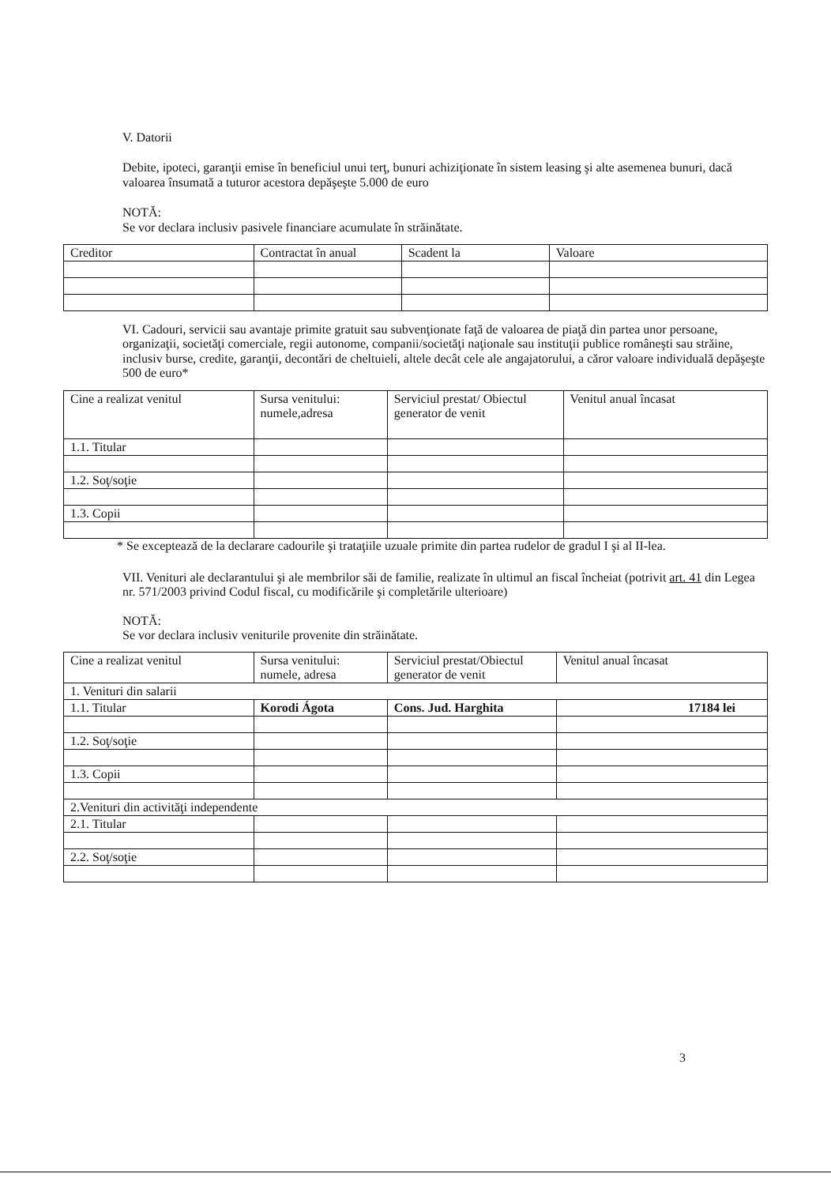V. Datorii
Debite, ipoteci, garanţii emise în beneficiul unui terţ, bunuri achiziţionate în sistem leasing şi alte asemenea bunuri, dacă valoarea însumată a tuturor acestora depăşeşte 5.000 de euro
NOTĂ:
Se vor declara inclusiv pasivele financiare acumulate în străinătate.
| Creditor | Contractat în anual | Scadent la | Valoare |
VI. Cadouri, servicii sau avantaje primite gratuit sau subvenţionate faţă de valoarea de piaţă din partea unor persoane, organizaţii, societăţi comerciale, regii autonome, companii/societăţi naţionale sau instituţii publice româneşti sau străine, inclusiv burse, credite, garanţii, decontări de cheltuieli, altele decât cele ale angajatorului, a căror valoare individuală depăşeşte 500 de euro*
| Cine a realizat venitul | Sursa venitului: numele,adresa | Serviciul prestat/ Obiectul generator de venit | Venitul anual încasat |
| 1.1. Titular | | | |
| 1.2. Soţ/soţie | | | |
| 1.3. Copii | | | |
* Se exceptează de la declarare cadourile şi trataţiile uzuale primite din partea rudelor de gradul I şi al II-lea.
VII. Venituri ale declarantului şi ale membrilor săi de familie, realizate în ultimul an fiscal încheiat (potrivit art. 41 din Legea nr. 571/2003 privind Codul fiscal, cu modificările şi completările ulterioare)
NOTĂ:
Se vor declara inclusiv veniturile provenite din străinătate.
| Cine a realizat venitul | Sursa venitului: numele, adresa | Serviciul prestat/Obiectul generator de venit | Venitul anual încasat |
| 1. Venituri din salarii | | | |
| 1.1. Titular | Korodi Ágota | Cons. Jud. Harghita | 17184 lei |
| 1.2. Soţ/soţie | | | |
| 1.3. Copii | | | |
| 2.Venituri din activităţi independente | | | |
| 2.1. Titular | | | |
| 2.2. Soţ/soţie | | | |
3